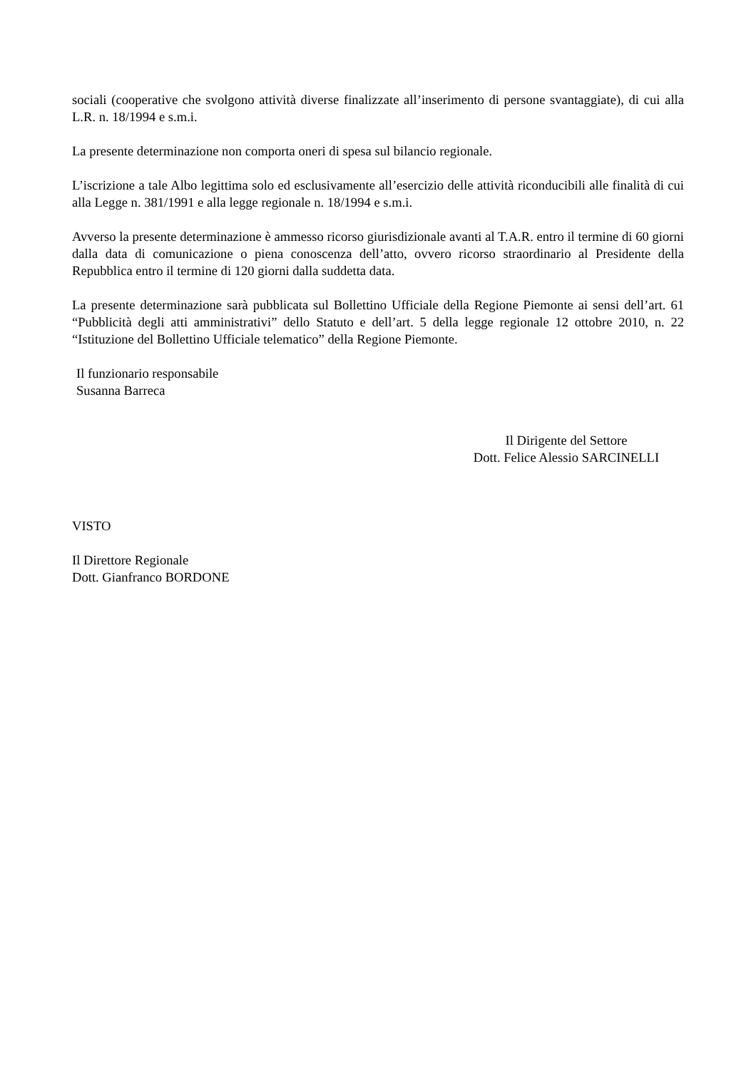sociali (cooperative che svolgono attività diverse finalizzate all’inserimento di persone svantaggiate), di cui alla L.R. n. 18/1994 e s.m.i.
La presente determinazione non comporta oneri di spesa sul bilancio regionale.
L’iscrizione a tale Albo legittima solo ed esclusivamente all’esercizio delle attività riconducibili alle finalità di cui alla Legge n. 381/1991 e alla legge regionale n. 18/1994 e s.m.i.
Avverso la presente determinazione è ammesso ricorso giurisdizionale avanti al T.A.R. entro il termine di 60 giorni dalla data di comunicazione o piena conoscenza dell’atto, ovvero ricorso straordinario al Presidente della Repubblica entro il termine di 120 giorni dalla suddetta data.
La presente determinazione sarà pubblicata sul Bollettino Ufficiale della Regione Piemonte ai sensi dell’art. 61 “Pubblicità degli atti amministrativi” dello Statuto e dell’art. 5 della legge regionale 12 ottobre 2010, n. 22 “Istituzione del Bollettino Ufficiale telematico” della Regione Piemonte.
Il funzionario responsabile
Susanna Barreca
Il Dirigente del Settore
Dott. Felice Alessio SARCINELLI
VISTO
Il Direttore Regionale
Dott. Gianfranco BORDONE